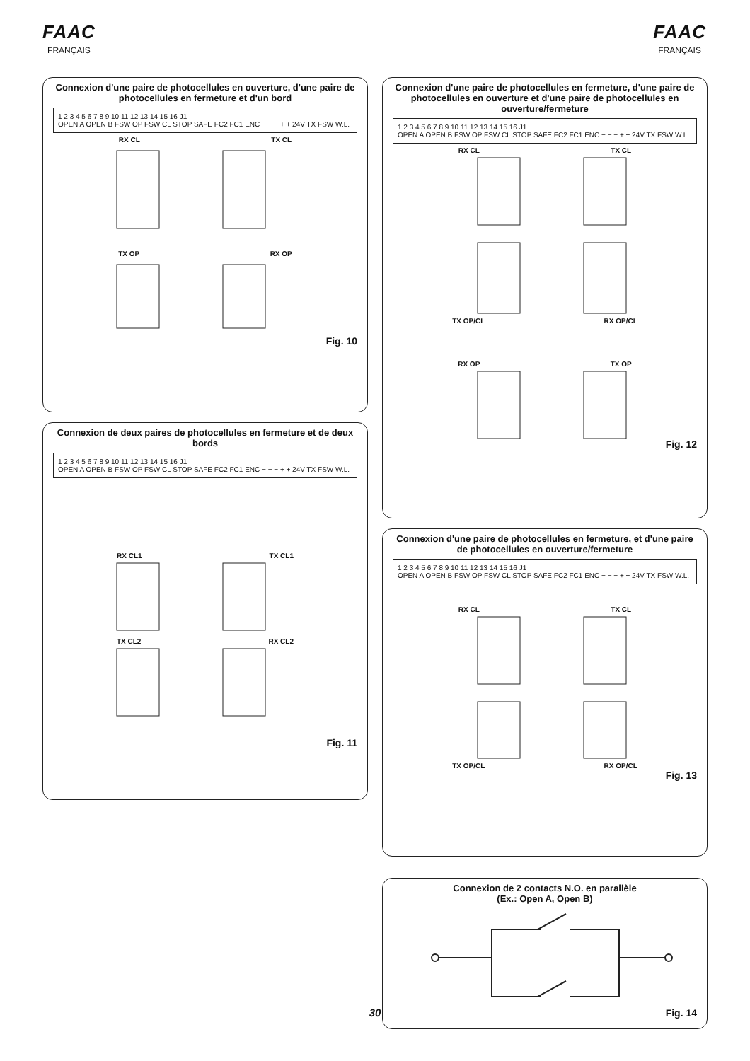FAAC
FRANÇAIS
FAAC
FRANÇAIS
Connexion d'une paire de photocellules en ouverture, d'une paire de photocellules en fermeture et d'un bord
1 2 3 4 5 6 7 8 9 10 11 12 13 14 15 16 J1
OPEN A OPEN B FSW OP FSW CL STOP SAFE FC2 FC1 ENC − − − + + 24V TX FSW W.L.
RX CL TX CL
TX OP RX OP
Fig. 10
Connexion de deux paires de photocellules en fermeture et de deux bords
1 2 3 4 5 6 7 8 9 10 11 12 13 14 15 16 J1
OPEN A OPEN B FSW OP FSW CL STOP SAFE FC2 FC1 ENC − − − + + 24V TX FSW W.L.
RX CL1 TX CL1
TX CL2 RX CL2
Fig. 11
Connexion d'une paire de photocellules en fermeture, d'une paire de photocellules en ouverture et d'une paire de photocellules en ouverture/fermeture
1 2 3 4 5 6 7 8 9 10 11 12 13 14 15 16 J1
OPEN A OPEN B FSW OP FSW CL STOP SAFE FC2 FC1 ENC − − − + + 24V TX FSW W.L.
RX CL TX CL
TX OP/CL RX OP/CL
RX OP TX OP
Fig. 12
Connexion d'une paire de photocellules en fermeture, et d'une paire de photocellules en ouverture/fermeture
1 2 3 4 5 6 7 8 9 10 11 12 13 14 15 16 J1
OPEN A OPEN B FSW OP FSW CL STOP SAFE FC2 FC1 ENC − − − + + 24V TX FSW W.L.
RX CL TX CL
TX OP/CL RX OP/CL
Fig. 13
Connexion de 2 contacts N.O. en parallèle
(Ex.: Open A, Open B)
Fig. 14
30